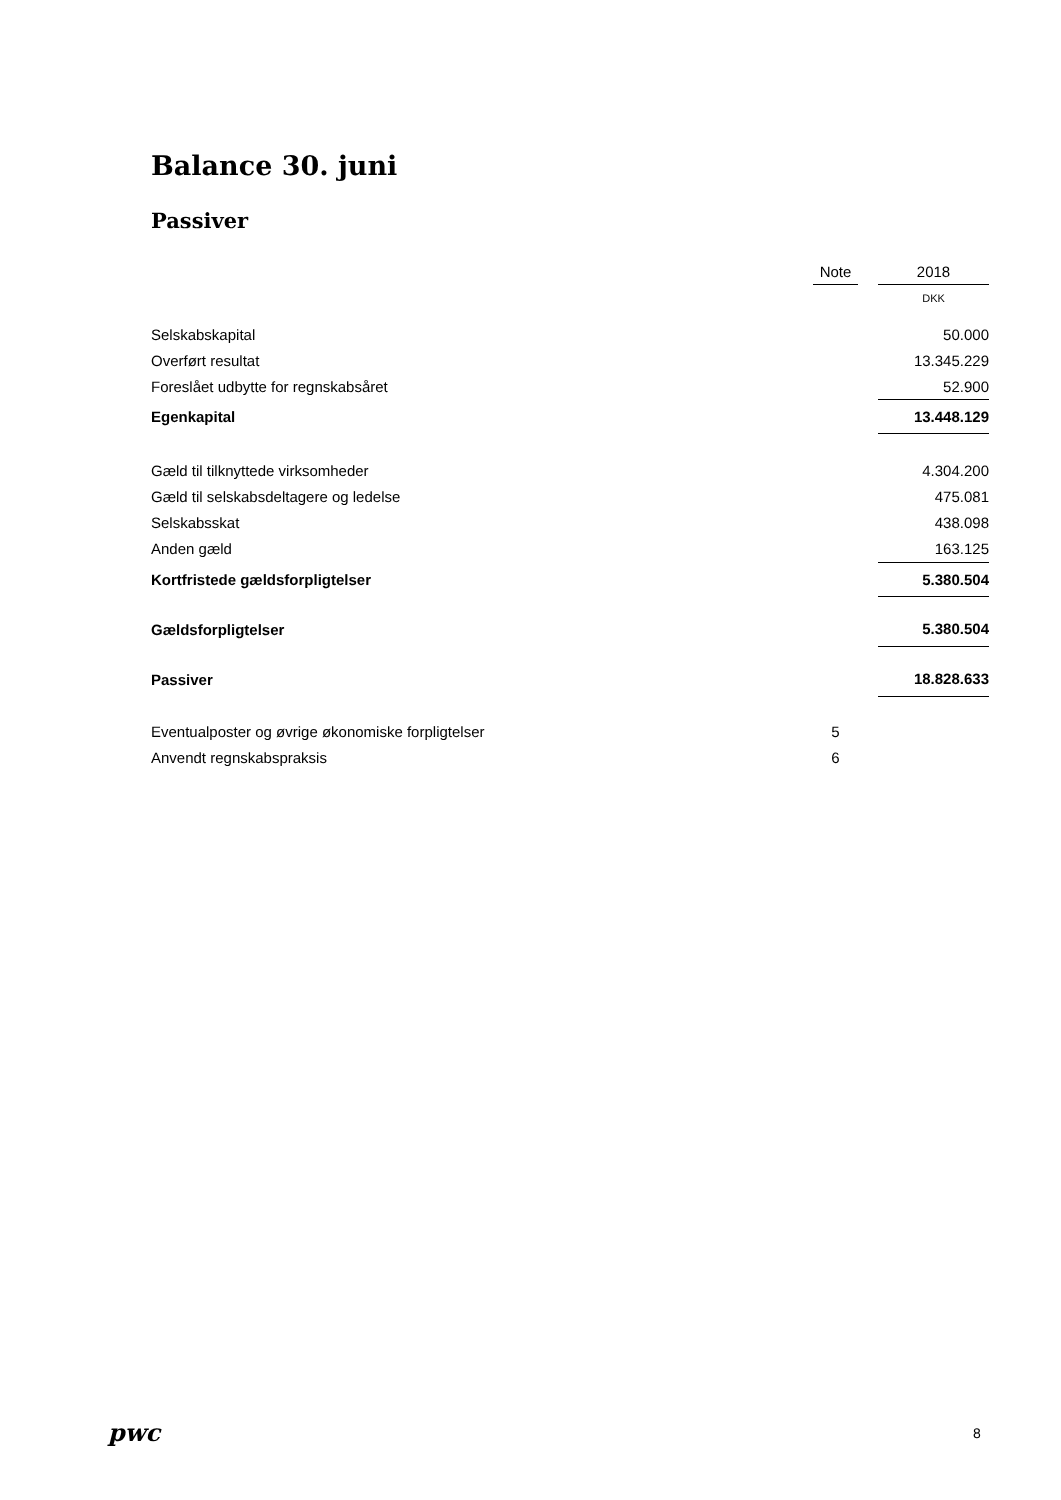Balance 30. juni
Passiver
| | Note | | 2018 |
| --- | --- | --- | --- |
| | | | DKK |
| Selskabskapital | | | 50.000 |
| Overført resultat | | | 13.345.229 |
| Foreslået udbytte for regnskabsåret | | | 52.900 |
| Egenkapital | | | 13.448.129 |
| Gæld til tilknyttede virksomheder | | | 4.304.200 |
| Gæld til selskabsdeltagere og ledelse | | | 475.081 |
| Selskabsskat | | | 438.098 |
| Anden gæld | | | 163.125 |
| Kortfristede gældsforpligtelser | | | 5.380.504 |
| Gældsforpligtelser | | | 5.380.504 |
| Passiver | | | 18.828.633 |
| Eventualposter og øvrige økonomiske forpligtelser | 5 | | |
| Anvendt regnskabspraksis | 6 | | |
pwc 8